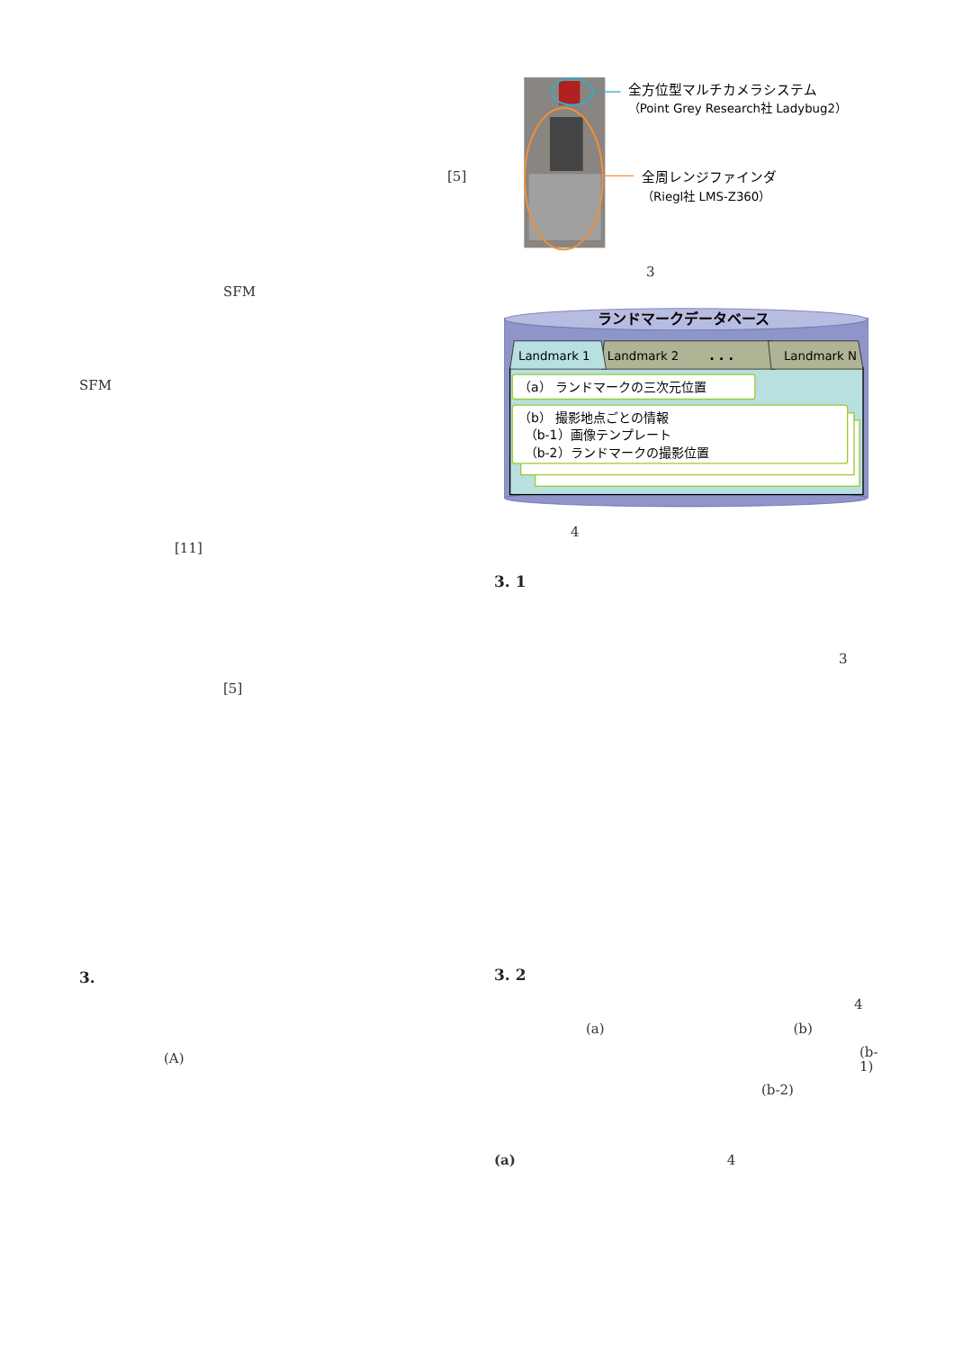[5]
SFM
SFM
[11]
[5]
3.
(A)
全方位型マルチカメラシステム
（Point Grey Research社 Ladybug2）
全周レンジファインダ
（Riegl社 LMS-Z360）
3
ランドマークデータベース
Landmark 1
Landmark 2
. . .
Landmark N
（a） ランドマークの三次元位置
（b） 撮影地点ごとの情報
（b-1）画像テンプレート
（b-2）ランドマークの撮影位置
4
3. 1
3
3. 2
4
(a) (b)
(b-1)
(b-2)
(a) 4